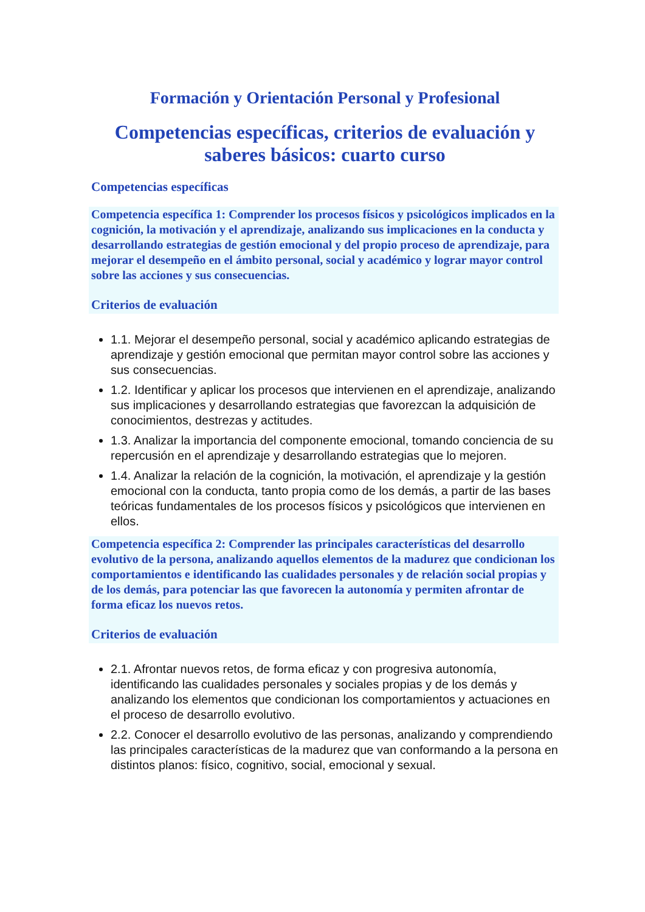Formación y Orientación Personal y Profesional
Competencias específicas, criterios de evaluación y saberes básicos: cuarto curso
Competencias específicas
Competencia específica 1: Comprender los procesos físicos y psicológicos implicados en la cognición, la motivación y el aprendizaje, analizando sus implicaciones en la conducta y desarrollando estrategias de gestión emocional y del propio proceso de aprendizaje, para mejorar el desempeño en el ámbito personal, social y académico y lograr mayor control sobre las acciones y sus consecuencias.
Criterios de evaluación
1.1. Mejorar el desempeño personal, social y académico aplicando estrategias de aprendizaje y gestión emocional que permitan mayor control sobre las acciones y sus consecuencias.
1.2. Identificar y aplicar los procesos que intervienen en el aprendizaje, analizando sus implicaciones y desarrollando estrategias que favorezcan la adquisición de conocimientos, destrezas y actitudes.
1.3. Analizar la importancia del componente emocional, tomando conciencia de su repercusión en el aprendizaje y desarrollando estrategias que lo mejoren.
1.4. Analizar la relación de la cognición, la motivación, el aprendizaje y la gestión emocional con la conducta, tanto propia como de los demás, a partir de las bases teóricas fundamentales de los procesos físicos y psicológicos que intervienen en ellos.
Competencia específica 2: Comprender las principales características del desarrollo evolutivo de la persona, analizando aquellos elementos de la madurez que condicionan los comportamientos e identificando las cualidades personales y de relación social propias y de los demás, para potenciar las que favorecen la autonomía y permiten afrontar de forma eficaz los nuevos retos.
Criterios de evaluación
2.1. Afrontar nuevos retos, de forma eficaz y con progresiva autonomía, identificando las cualidades personales y sociales propias y de los demás y analizando los elementos que condicionan los comportamientos y actuaciones en el proceso de desarrollo evolutivo.
2.2. Conocer el desarrollo evolutivo de las personas, analizando y comprendiendo las principales características de la madurez que van conformando a la persona en distintos planos: físico, cognitivo, social, emocional y sexual.